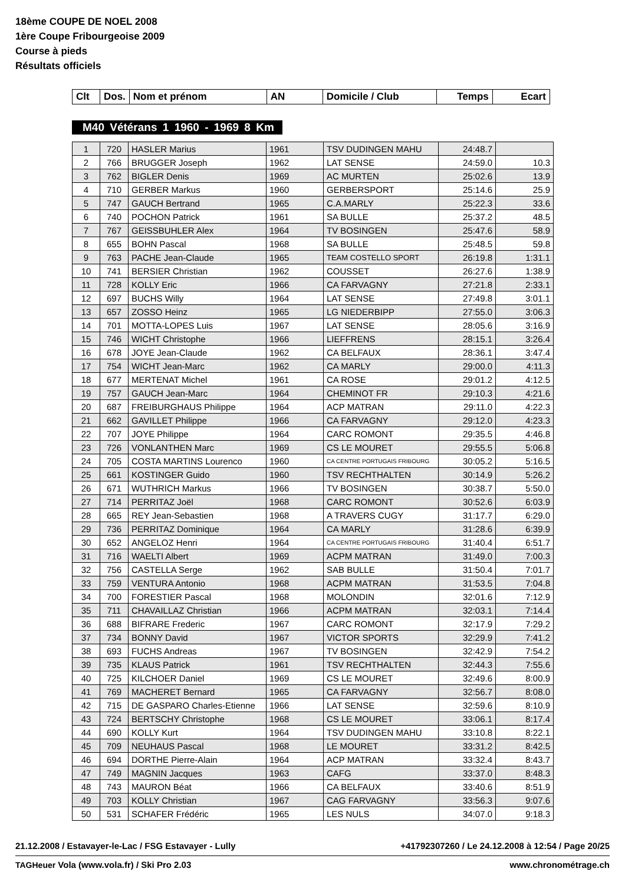18ème COUPE DE NOEL 2008
1ère Coupe Fribourgeoise 2009
Course à pieds
Résultats officiels
| Clt | Dos. | Nom et prénom | AN | Domicile / Club | Temps | Ecart |
M40 Vétérans 1 1960 - 1969 8 Km
| 1 | 720 | HASLER Marius | 1961 | TSV DUDINGEN MAHU | 24:48.7 | |
| 2 | 766 | BRUGGER Joseph | 1962 | LAT SENSE | 24:59.0 | 10.3 |
| 3 | 762 | BIGLER Denis | 1969 | AC MURTEN | 25:02.6 | 13.9 |
| 4 | 710 | GERBER Markus | 1960 | GERBERSPORT | 25:14.6 | 25.9 |
| 5 | 747 | GAUCH Bertrand | 1965 | C.A.MARLY | 25:22.3 | 33.6 |
| 6 | 740 | POCHON Patrick | 1961 | SA BULLE | 25:37.2 | 48.5 |
| 7 | 767 | GEISSBUHLER Alex | 1964 | TV BOSINGEN | 25:47.6 | 58.9 |
| 8 | 655 | BOHN Pascal | 1968 | SA BULLE | 25:48.5 | 59.8 |
| 9 | 763 | PACHE Jean-Claude | 1965 | TEAM COSTELLO SPORT | 26:19.8 | 1:31.1 |
| 10 | 741 | BERSIER Christian | 1962 | COUSSET | 26:27.6 | 1:38.9 |
| 11 | 728 | KOLLY Eric | 1966 | CA FARVAGNY | 27:21.8 | 2:33.1 |
| 12 | 697 | BUCHS Willy | 1964 | LAT SENSE | 27:49.8 | 3:01.1 |
| 13 | 657 | ZOSSO Heinz | 1965 | LG NIEDERBIPP | 27:55.0 | 3:06.3 |
| 14 | 701 | MOTTA-LOPES Luis | 1967 | LAT SENSE | 28:05.6 | 3:16.9 |
| 15 | 746 | WICHT Christophe | 1966 | LIEFFRENS | 28:15.1 | 3:26.4 |
| 16 | 678 | JOYE Jean-Claude | 1962 | CA BELFAUX | 28:36.1 | 3:47.4 |
| 17 | 754 | WICHT Jean-Marc | 1962 | CA MARLY | 29:00.0 | 4:11.3 |
| 18 | 677 | MERTENAT Michel | 1961 | CA ROSE | 29:01.2 | 4:12.5 |
| 19 | 757 | GAUCH Jean-Marc | 1964 | CHEMINOT FR | 29:10.3 | 4:21.6 |
| 20 | 687 | FREIBURGHAUS Philippe | 1964 | ACP MATRAN | 29:11.0 | 4:22.3 |
| 21 | 662 | GAVILLET Philippe | 1966 | CA FARVAGNY | 29:12.0 | 4:23.3 |
| 22 | 707 | JOYE Philippe | 1964 | CARC ROMONT | 29:35.5 | 4:46.8 |
| 23 | 726 | VONLANTHEN Marc | 1969 | CS LE MOURET | 29:55.5 | 5:06.8 |
| 24 | 705 | COSTA MARTINS Lourenco | 1960 | CA CENTRE PORTUGAIS FRIBOURG | 30:05.2 | 5:16.5 |
| 25 | 661 | KOSTINGER Guido | 1960 | TSV RECHTHALTEN | 30:14.9 | 5:26.2 |
| 26 | 671 | WUTHRICH Markus | 1966 | TV BOSINGEN | 30:38.7 | 5:50.0 |
| 27 | 714 | PERRITAZ Joël | 1968 | CARC ROMONT | 30:52.6 | 6:03.9 |
| 28 | 665 | REY Jean-Sebastien | 1968 | A TRAVERS CUGY | 31:17.7 | 6:29.0 |
| 29 | 736 | PERRITAZ Dominique | 1964 | CA MARLY | 31:28.6 | 6:39.9 |
| 30 | 652 | ANGELOZ Henri | 1964 | CA CENTRE PORTUGAIS FRIBOURG | 31:40.4 | 6:51.7 |
| 31 | 716 | WAELTI Albert | 1969 | ACPM MATRAN | 31:49.0 | 7:00.3 |
| 32 | 756 | CASTELLA Serge | 1962 | SAB BULLE | 31:50.4 | 7:01.7 |
| 33 | 759 | VENTURA Antonio | 1968 | ACPM MATRAN | 31:53.5 | 7:04.8 |
| 34 | 700 | FORESTIER Pascal | 1968 | MOLONDIN | 32:01.6 | 7:12.9 |
| 35 | 711 | CHAVAILLAZ Christian | 1966 | ACPM MATRAN | 32:03.1 | 7:14.4 |
| 36 | 688 | BIFRARE Frederic | 1967 | CARC ROMONT | 32:17.9 | 7:29.2 |
| 37 | 734 | BONNY David | 1967 | VICTOR SPORTS | 32:29.9 | 7:41.2 |
| 38 | 693 | FUCHS Andreas | 1967 | TV BOSINGEN | 32:42.9 | 7:54.2 |
| 39 | 735 | KLAUS Patrick | 1961 | TSV RECHTHALTEN | 32:44.3 | 7:55.6 |
| 40 | 725 | KILCHOER Daniel | 1969 | CS LE MOURET | 32:49.6 | 8:00.9 |
| 41 | 769 | MACHERET Bernard | 1965 | CA FARVAGNY | 32:56.7 | 8:08.0 |
| 42 | 715 | DE GASPARO Charles-Etienne | 1966 | LAT SENSE | 32:59.6 | 8:10.9 |
| 43 | 724 | BERTSCHY Christophe | 1968 | CS LE MOURET | 33:06.1 | 8:17.4 |
| 44 | 690 | KOLLY Kurt | 1964 | TSV DUDINGEN MAHU | 33:10.8 | 8:22.1 |
| 45 | 709 | NEUHAUS Pascal | 1968 | LE MOURET | 33:31.2 | 8:42.5 |
| 46 | 694 | DORTHE Pierre-Alain | 1964 | ACP MATRAN | 33:32.4 | 8:43.7 |
| 47 | 749 | MAGNIN Jacques | 1963 | CAFG | 33:37.0 | 8:48.3 |
| 48 | 743 | MAURON Béat | 1966 | CA BELFAUX | 33:40.6 | 8:51.9 |
| 49 | 703 | KOLLY Christian | 1967 | CAG FARVAGNY | 33:56.3 | 9:07.6 |
| 50 | 531 | SCHAFER Frédéric | 1965 | LES NULS | 34:07.0 | 9:18.3 |
21.12.2008 / Estavayer-le-Lac / FSG Estavayer - Lully
+41792307260 / Le 24.12.2008 à 12:54 / Page 20/25
TAGHeuer Vola (www.vola.fr) / Ski Pro 2.03
www.chronométrage.ch